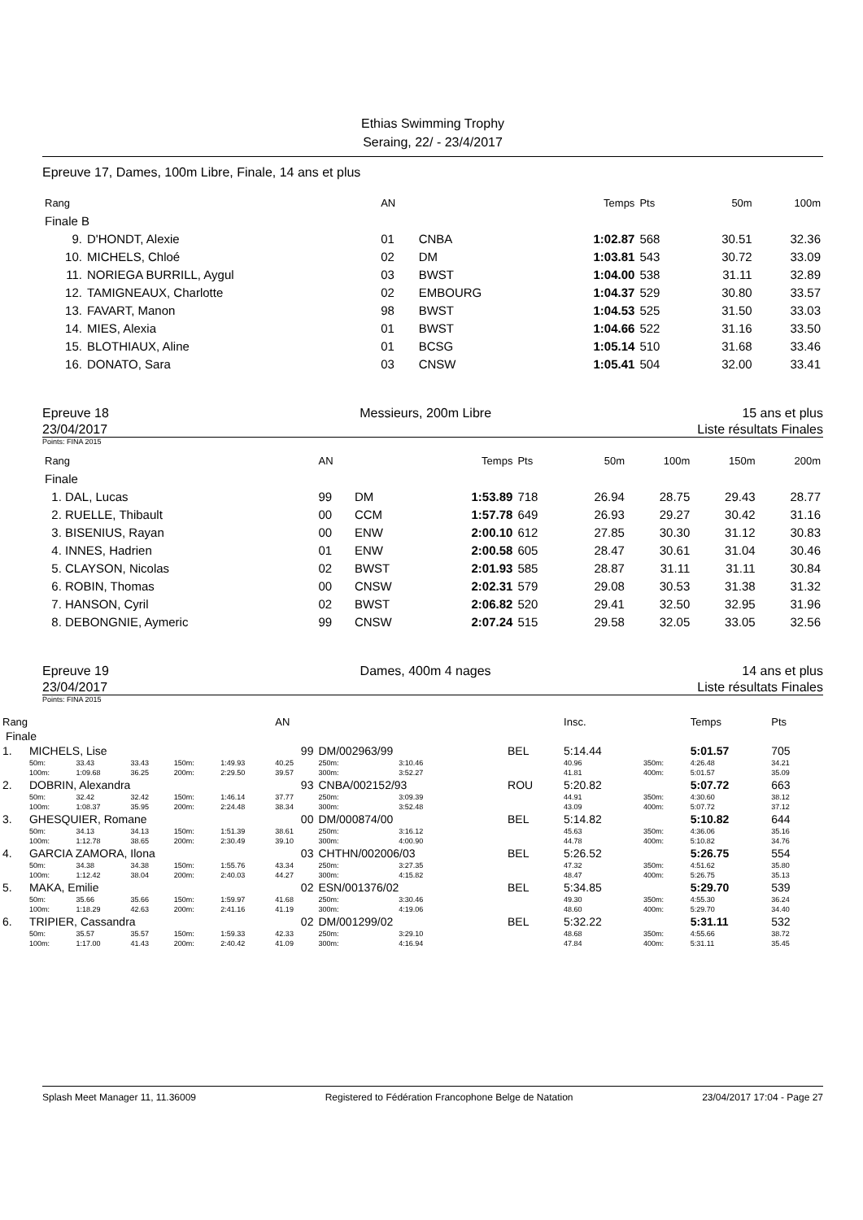Ethias Swimming Trophy
Seraing, 22/ - 23/4/2017
Epreuve 17, Dames, 100m Libre, Finale, 14 ans et plus
| Rang | | AN | | Temps | Pts | 50m | 100m |
| --- | --- | --- | --- | --- | --- | --- | --- |
| Finale B | | | | | | | |
| 9. | D'HONDT, Alexie | 01 | CNBA | 1:02.87 | 568 | 30.51 | 32.36 |
| 10. | MICHELS, Chloé | 02 | DM | 1:03.81 | 543 | 30.72 | 33.09 |
| 11. | NORIEGA BURRILL, Aygul | 03 | BWST | 1:04.00 | 538 | 31.11 | 32.89 |
| 12. | TAMIGNEAUX, Charlotte | 02 | EMBOURG | 1:04.37 | 529 | 30.80 | 33.57 |
| 13. | FAVART, Manon | 98 | BWST | 1:04.53 | 525 | 31.50 | 33.03 |
| 14. | MIES, Alexia | 01 | BWST | 1:04.66 | 522 | 31.16 | 33.50 |
| 15. | BLOTHIAUX, Aline | 01 | BCSG | 1:05.14 | 510 | 31.68 | 33.46 |
| 16. | DONATO, Sara | 03 | CNSW | 1:05.41 | 504 | 32.00 | 33.41 |
Epreuve 18 Messieurs, 200m Libre 15 ans et plus
23/04/2017 Liste résultats Finales
Points: FINA 2015
| Rang | AN | | Temps | Pts | 50m | 100m | 150m | 200m |
| --- | --- | --- | --- | --- | --- | --- | --- | --- |
| Finale | | | | | | | | |
| 1. DAL, Lucas | 99 | DM | 1:53.89 | 718 | 26.94 | 28.75 | 29.43 | 28.77 |
| 2. RUELLE, Thibault | 00 | CCM | 1:57.78 | 649 | 26.93 | 29.27 | 30.42 | 31.16 |
| 3. BISENIUS, Rayan | 00 | ENW | 2:00.10 | 612 | 27.85 | 30.30 | 31.12 | 30.83 |
| 4. INNES, Hadrien | 01 | ENW | 2:00.58 | 605 | 28.47 | 30.61 | 31.04 | 30.46 |
| 5. CLAYSON, Nicolas | 02 | BWST | 2:01.93 | 585 | 28.87 | 31.11 | 31.11 | 30.84 |
| 6. ROBIN, Thomas | 00 | CNSW | 2:02.31 | 579 | 29.08 | 30.53 | 31.38 | 31.32 |
| 7. HANSON, Cyril | 02 | BWST | 2:06.82 | 520 | 29.41 | 32.50 | 32.95 | 31.96 |
| 8. DEBONGNIE, Aymeric | 99 | CNSW | 2:07.24 | 515 | 29.58 | 32.05 | 33.05 | 32.56 |
Epreuve 19 Dames, 400m 4 nages 14 ans et plus
23/04/2017 Liste résultats Finales
Points: FINA 2015
| Rang | | | | | | AN | | | | | | Insc. | | Temps | Pts |
| --- | --- | --- | --- | --- | --- | --- | --- | --- | --- | --- | --- | --- | --- | --- | --- |
| Finale | | | | | | | | | | | | | | | |
| 1. | MICHELS, Lise | | | | | 99 | DM/002963/99 | | | BEL | | 5:14.44 | | 5:01.57 | 705 |
| | 50m: | 33.43 | 33.43 | 150m: | 1:49.93 | 40.25 | 250m: | 3:10.46 | | | | 40.96 | 350m: | 4:26.48 | 34.21 |
| | 100m: | 1:09.68 | 36.25 | 200m: | 2:29.50 | 39.57 | 300m: | 3:52.27 | | | | 41.81 | 400m: | 5:01.57 | 35.09 |
| 2. | DOBRIN, Alexandra | | | | | 93 | CNBA/002152/93 | | | ROU | | 5:20.82 | | 5:07.72 | 663 |
| | 50m: | 32.42 | 32.42 | 150m: | 1:46.14 | 37.77 | 250m: | 3:09.39 | | | | 44.91 | 350m: | 4:30.60 | 38.12 |
| | 100m: | 1:08.37 | 35.95 | 200m: | 2:24.48 | 38.34 | 300m: | 3:52.48 | | | | 43.09 | 400m: | 5:07.72 | 37.12 |
| 3. | GHESQUIER, Romane | | | | | 00 | DM/000874/00 | | | BEL | | 5:14.82 | | 5:10.82 | 644 |
| | 50m: | 34.13 | 34.13 | 150m: | 1:51.39 | 38.61 | 250m: | 3:16.12 | | | | 45.63 | 350m: | 4:36.06 | 35.16 |
| | 100m: | 1:12.78 | 38.65 | 200m: | 2:30.49 | 39.10 | 300m: | 4:00.90 | | | | 44.78 | 400m: | 5:10.82 | 34.76 |
| 4. | GARCIA ZAMORA, Ilona | | | | | 03 | CHTHN/002006/03 | | | BEL | | 5:26.52 | | 5:26.75 | 554 |
| | 50m: | 34.38 | 34.38 | 150m: | 1:55.76 | 43.34 | 250m: | 3:27.35 | | | | 47.32 | 350m: | 4:51.62 | 35.80 |
| | 100m: | 1:12.42 | 38.04 | 200m: | 2:40.03 | 44.27 | 300m: | 4:15.82 | | | | 48.47 | 400m: | 5:26.75 | 35.13 |
| 5. | MAKA, Emilie | | | | | 02 | ESN/001376/02 | | | BEL | | 5:34.85 | | 5:29.70 | 539 |
| | 50m: | 35.66 | 35.66 | 150m: | 1:59.97 | 41.68 | 250m: | 3:30.46 | | | | 49.30 | 350m: | 4:55.30 | 36.24 |
| | 100m: | 1:18.29 | 42.63 | 200m: | 2:41.16 | 41.19 | 300m: | 4:19.06 | | | | 48.60 | 400m: | 5:29.70 | 34.40 |
| 6. | TRIPIER, Cassandra | | | | | 02 | DM/001299/02 | | | BEL | | 5:32.22 | | 5:31.11 | 532 |
| | 50m: | 35.57 | 35.57 | 150m: | 1:59.33 | 42.33 | 250m: | 3:29.10 | | | | 48.68 | 350m: | 4:55.66 | 38.72 |
| | 100m: | 1:17.00 | 41.43 | 200m: | 2:40.42 | 41.09 | 300m: | 4:16.94 | | | | 47.84 | 400m: | 5:31.11 | 35.45 |
Splash Meet Manager 11, 11.36009 Registered to Fédération Francophone Belge de Natation 23/04/2017 17:04 - Page 27